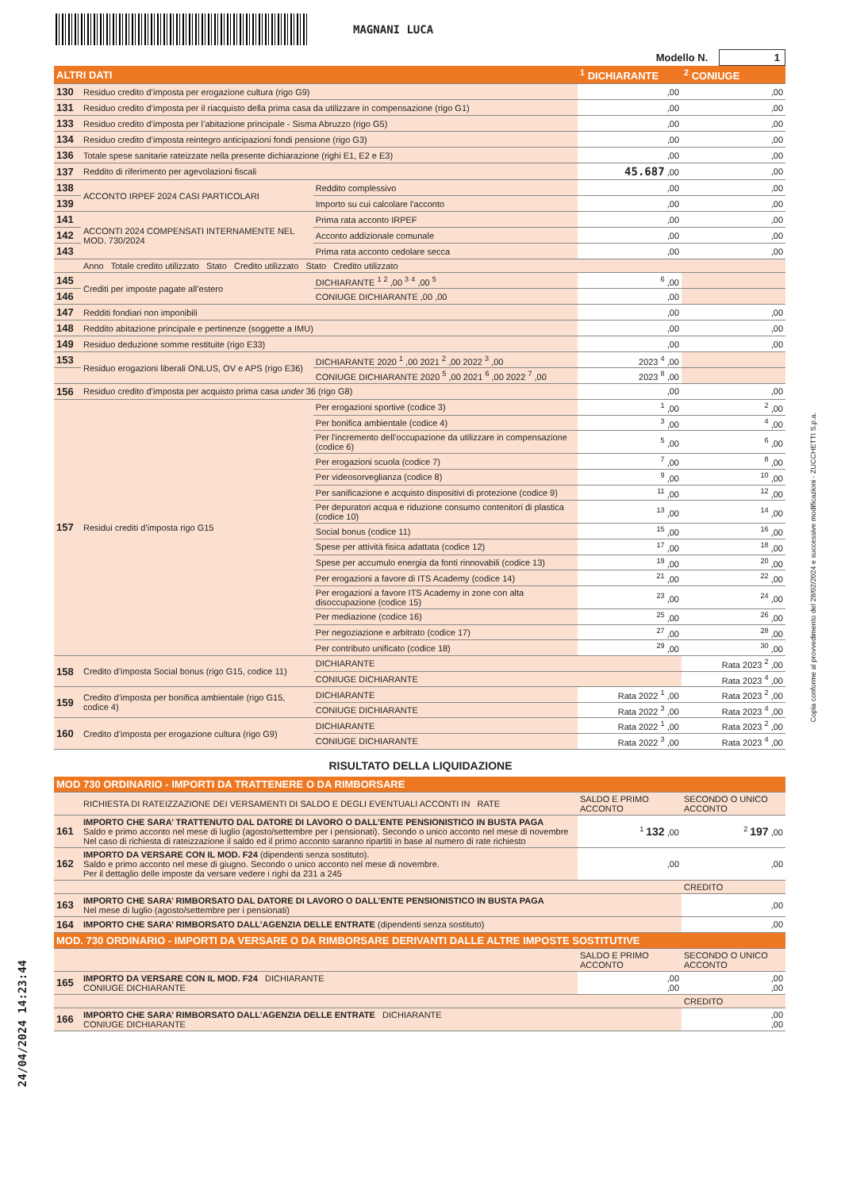MAGNANI LUCA
Modello N. 1
| ALTRI DATI | | | <sup>1</sup> DICHIARANTE | <sup>2</sup> CONIUGE |
| --- | --- | --- | --- | --- |
| 130 | Residuo credito d’imposta per erogazione cultura (rigo G9) | | ,00 | ,00 |
| 131 | Residuo credito d’imposta per il riacquisto della prima casa da utilizzare in compensazione (rigo G1) | | ,00 | ,00 |
| 133 | Residuo credito d’imposta per l’abitazione principale - Sisma Abruzzo (rigo G5) | | ,00 | ,00 |
| 134 | Residuo credito d’imposta reintegro anticipazioni fondi pensione (rigo G3) | | ,00 | ,00 |
| 136 | Totale spese sanitarie rateizzate nella presente dichiarazione (righi E1, E2 e E3) | | ,00 | ,00 |
| 137 | Reddito di riferimento per agevolazioni fiscali | | 45.687 ,00 | ,00 |
| 138 | ACCONTO IRPEF 2024 CASI PARTICOLARI | Reddito complessivo | ,00 | ,00 |
| 139 | | Importo su cui calcolare l'acconto | ,00 | ,00 |
| 141 | ACCONTI 2024 COMPENSATI INTERNAMENTE NEL MOD. 730/2024 | Prima rata acconto IRPEF | ,00 | ,00 |
| 142 | | Acconto addizionale comunale | ,00 | ,00 |
| 143 | | Prima rata acconto cedolare secca | ,00 | ,00 |
| | Anno Totale credito utilizzato Stato Credito utilizzato Stato Credito utilizzato | | | |
| 145 | Crediti per imposte pagate all’estero | DICHIARANTE <sup>1</sup> <sup>2</sup> ,00 <sup>3</sup> <sup>4</sup> ,00 <sup>5</sup> | <sup>6</sup> ,00 | |
| 146 | | CONIUGE DICHIARANTE ,00 ,00 | ,00 | |
| 147 | Redditi fondiari non imponibili | | ,00 | ,00 |
| 148 | Reddito abitazione principale e pertinenze (soggette a IMU) | | ,00 | ,00 |
| 149 | Residuo deduzione somme restituite (rigo E33) | | ,00 | ,00 |
| 153 | Residuo erogazioni liberali ONLUS, OV e APS (rigo E36) | DICHIARANTE 2020 <sup>1</sup> ,00 2021 <sup>2</sup> ,00 2022 <sup>3</sup> ,00 | 2023 <sup>4</sup> ,00 | |
| | | CONIUGE DICHIARANTE 2020 <sup>5</sup> ,00 2021 <sup>6</sup> ,00 2022 <sup>7</sup> ,00 | 2023 <sup>8</sup> ,00 | |
| 156 | Residuo credito d’imposta per acquisto prima casa under 36 (rigo G8) | | ,00 | ,00 |
| 157 | Residui crediti d’imposta rigo G15 | Per erogazioni sportive (codice 3) | <sup>1</sup> ,00 | <sup>2</sup> ,00 |
| | | Per bonifica ambientale (codice 4) | <sup>3</sup> ,00 | <sup>4</sup> ,00 |
| | | Per l'incremento dell’occupazione da utilizzare in compensazione (codice 6) | <sup>5</sup> ,00 | <sup>6</sup> ,00 |
| | | Per erogazioni scuola (codice 7) | <sup>7</sup> ,00 | <sup>8</sup> ,00 |
| | | Per videosorveglianza (codice 8) | <sup>9</sup> ,00 | <sup>10</sup> ,00 |
| | | Per sanificazione e acquisto dispositivi di protezione (codice 9) | <sup>11</sup> ,00 | <sup>12</sup> ,00 |
| | | Per depuratori acqua e riduzione consumo contenitori di plastica (codice 10) | <sup>13</sup> ,00 | <sup>14</sup> ,00 |
| | | Social bonus (codice 11) | <sup>15</sup> ,00 | <sup>16</sup> ,00 |
| | | Spese per attività fisica adattata (codice 12) | <sup>17</sup> ,00 | <sup>18</sup> ,00 |
| | | Spese per accumulo energia da fonti rinnovabili (codice 13) | <sup>19</sup> ,00 | <sup>20</sup> ,00 |
| | | Per erogazioni a favore di ITS Academy (codice 14) | <sup>21</sup> ,00 | <sup>22</sup> ,00 |
| | | Per erogazioni a favore ITS Academy in zone con alta disoccupazione (codice 15) | <sup>23</sup> ,00 | <sup>24</sup> ,00 |
| | | Per mediazione (codice 16) | <sup>25</sup> ,00 | <sup>26</sup> ,00 |
| | | Per negoziazione e arbitrato (codice 17) | <sup>27</sup> ,00 | <sup>28</sup> ,00 |
| | | Per contributo unificato (codice 18) | <sup>29</sup> ,00 | <sup>30</sup> ,00 |
| 158 | Credito d’imposta Social bonus (rigo G15, codice 11) | DICHIARANTE | | Rata 2023 <sup>2</sup> ,00 |
| | | CONIUGE DICHIARANTE | | Rata 2023 <sup>4</sup> ,00 |
| 159 | Credito d’imposta per bonifica ambientale (rigo G15, codice 4) | DICHIARANTE | Rata 2022 <sup>1</sup> ,00 | Rata 2023 <sup>2</sup> ,00 |
| | | CONIUGE DICHIARANTE | Rata 2022 <sup>3</sup> ,00 | Rata 2023 <sup>4</sup> ,00 |
| 160 | Credito d’imposta per erogazione cultura (rigo G9) | DICHIARANTE | Rata 2022 <sup>1</sup> ,00 | Rata 2023 <sup>2</sup> ,00 |
| | | CONIUGE DICHIARANTE | Rata 2022 <sup>3</sup> ,00 | Rata 2023 <sup>4</sup> ,00 |
RISULTATO DELLA LIQUIDAZIONE
| MOD 730 ORDINARIO - IMPORTI DA TRATTENERE O DA RIMBORSARE | | | |
| --- | --- | --- | --- |
| | RICHIESTA DI RATEIZZAZIONE DEI VERSAMENTI DI SALDO E DEGLI EVENTUALI ACCONTI IN RATE | SALDO E PRIMO ACCONTO | SECONDO O UNICO ACCONTO |
| 161 | IMPORTO CHE SARA’ TRATTENUTO DAL DATORE DI LAVORO O DALL’ENTE PENSIONISTICO IN BUSTA PAGA Saldo e primo acconto nel mese di luglio (agosto/settembre per i pensionati). Secondo o unico acconto nel mese di novembre Nel caso di richiesta di rateizzazione il saldo ed il primo acconto saranno ripartiti in base al numero di rate richiesto | <sup>1</sup> 132 ,00 | <sup>2</sup> 197 ,00 |
| 162 | IMPORTO DA VERSARE CON IL MOD. F24 (dipendenti senza sostituto). Saldo e primo acconto nel mese di giugno. Secondo o unico acconto nel mese di novembre. Per il dettaglio delle imposte da versare vedere i righi da 231 a 245 | ,00 | ,00 |
| | | | CREDITO |
| 163 | IMPORTO CHE SARA’ RIMBORSATO DAL DATORE DI LAVORO O DALL’ENTE PENSIONISTICO IN BUSTA PAGA Nel mese di luglio (agosto/settembre per i pensionati) | | ,00 |
| 164 | IMPORTO CHE SARA’ RIMBORSATO DALL’AGENZIA DELLE ENTRATE (dipendenti senza sostituto) | | ,00 |
| MOD. 730 ORDINARIO - IMPORTI DA VERSARE O DA RIMBORSARE DERIVANTI DALLE ALTRE IMPOSTE SOSTITUTIVE | | | |
| | | SALDO E PRIMO ACCONTO | SECONDO O UNICO ACCONTO |
| 165 | IMPORTO DA VERSARE CON IL MOD. F24 DICHIARANTE CONIUGE DICHIARANTE | ,00 ,00 | ,00 ,00 |
| | | | CREDITO |
| 166 | IMPORTO CHE SARA’ RIMBORSATO DALL’AGENZIA DELLE ENTRATE DICHIARANTE CONIUGE DICHIARANTE | | ,00 ,00 |
Copia conforme al provvedimento del 28/02/2024 e successive modificazioni - ZUCCHETTI S.p.a.
24/04/2024 14:23:44